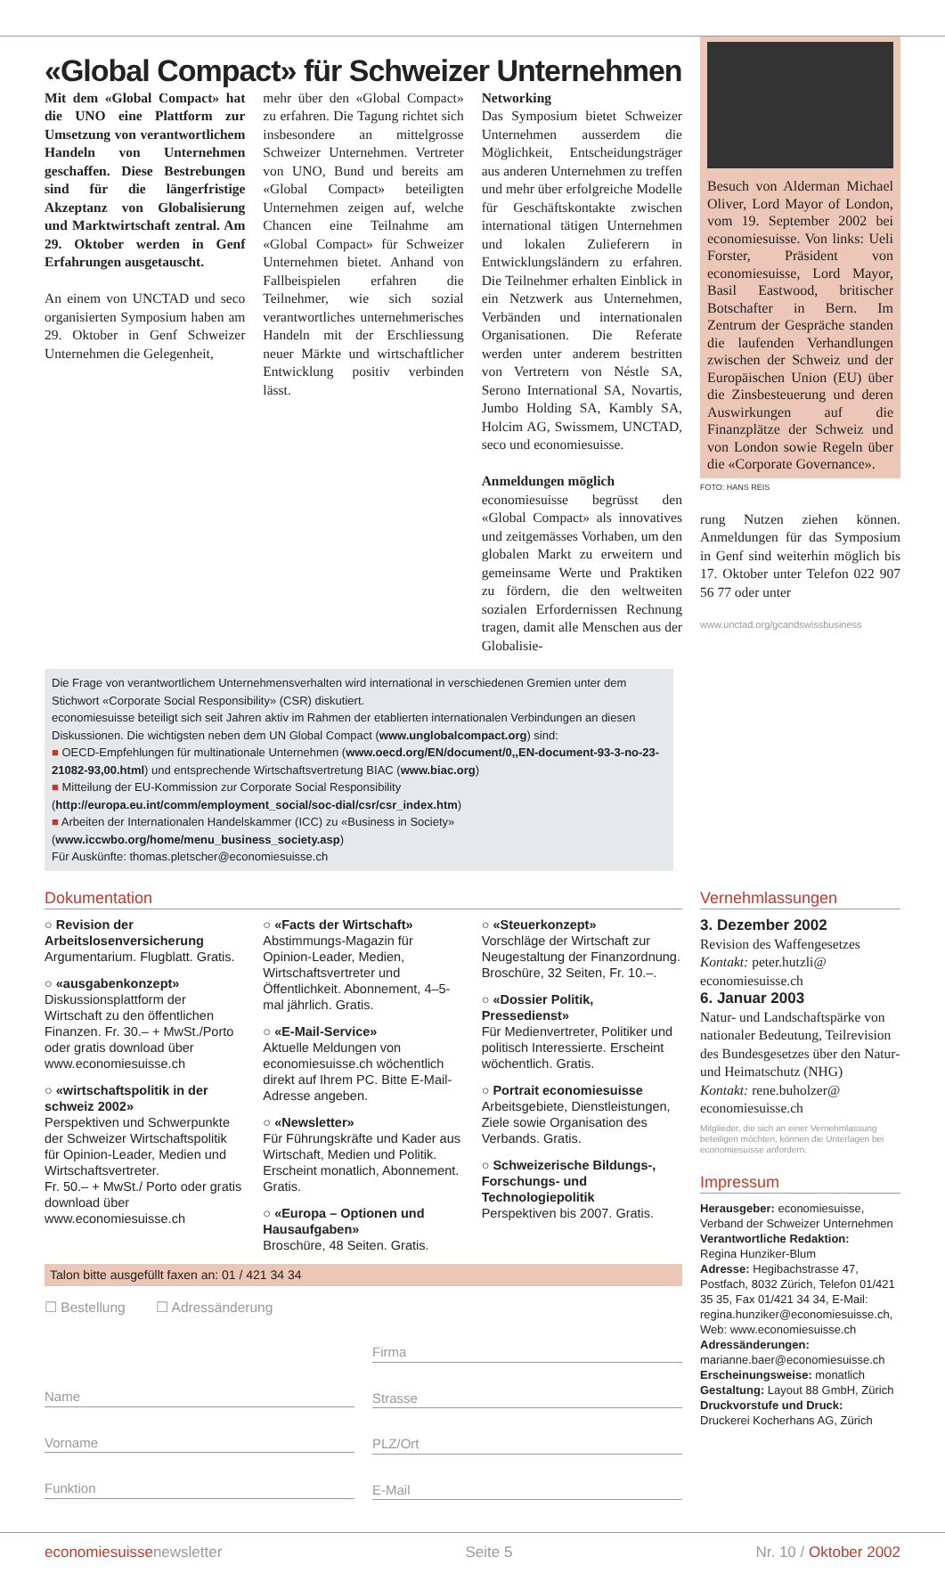«Global Compact» für Schweizer Unternehmen
Mit dem «Global Compact» hat die UNO eine Plattform zur Umsetzung von verantwortlichem Handeln von Unternehmen geschaffen. Diese Bestrebungen sind für die längerfristige Akzeptanz von Globalisierung und Marktwirtschaft zentral. Am 29. Oktober werden in Genf Erfahrungen ausgetauscht.
An einem von UNCTAD und seco organisierten Symposium haben am 29. Oktober in Genf Schweizer Unternehmen die Gelegenheit,
mehr über den «Global Compact» zu erfahren. Die Tagung richtet sich insbesondere an mittelgrosse Schweizer Unternehmen. Vertreter von UNO, Bund und bereits am «Global Compact» beteiligten Unternehmen zeigen auf, welche Chancen eine Teilnahme am «Global Compact» für Schweizer Unternehmen bietet. Anhand von Fallbeispielen erfahren die Teilnehmer, wie sich sozial verantwortliches unternehmerisches Handeln mit der Erschliessung neuer Märkte und wirtschaftlicher Entwicklung positiv verbinden lässt.
Networking
Das Symposium bietet Schweizer Unternehmen ausserdem die Möglichkeit, Entscheidungsträger aus anderen Unternehmen zu treffen und mehr über erfolgreiche Modelle für Geschäftskontakte zwischen international tätigen Unternehmen und lokalen Zulieferern in Entwicklungsländern zu erfahren. Die Teilnehmer erhalten Einblick in ein Netzwerk aus Unternehmen, Verbänden und internationalen Organisationen. Die Referate werden unter anderem bestritten von Vertretern von Néstle SA, Serono International SA, Novartis, Jumbo Holding SA, Kambly SA, Holcim AG, Swissmem, UNCTAD, seco und economiesuisse.
Anmeldungen möglich
economiesuisse begrüsst den «Global Compact» als innovatives und zeitgemässes Vorhaben, um den globalen Markt zu erweitern und gemeinsame Werte und Praktiken zu fördern, die den weltweiten sozialen Erfordernissen Rechnung tragen, damit alle Menschen aus der Globalisie-
Besuch von Alderman Michael Oliver, Lord Mayor of London, vom 19. September 2002 bei economiesuisse. Von links: Ueli Forster, Präsident von economiesuisse, Lord Mayor, Basil Eastwood, britischer Botschafter in Bern. Im Zentrum der Gespräche standen die laufenden Verhandlungen zwischen der Schweiz und der Europäischen Union (EU) über die Zinsbesteuerung und deren Auswirkungen auf die Finanzplätze der Schweiz und von London sowie Regeln über die «Corporate Governance».
FOTO: HANS REIS
rung Nutzen ziehen können. Anmeldungen für das Symposium in Genf sind weiterhin möglich bis 17. Oktober unter Telefon 022 907 56 77 oder unter
www.unctad.org/gcandswissbusiness
Die Frage von verantwortlichem Unternehmensverhalten wird international in verschiedenen Gremien unter dem Stichwort «Corporate Social Responsibility» (CSR) diskutiert.
economiesuisse beteiligt sich seit Jahren aktiv im Rahmen der etablierten internationalen Verbindungen an diesen Diskussionen. Die wichtigsten neben dem UN Global Compact (www.unglobalcompact.org) sind:
■ OECD-Empfehlungen für multinationale Unternehmen (www.oecd.org/EN/document/0,,EN-document-93-3-no-23-21082-93,00.html) und entsprechende Wirtschaftsvertretung BIAC (www.biac.org)
■ Mitteilung der EU-Kommission zur Corporate Social Responsibility (http://europa.eu.int/comm/employment_social/soc-dial/csr/csr_index.htm)
■ Arbeiten der Internationalen Handelskammer (ICC) zu «Business in Society» (www.iccwbo.org/home/menu_business_society.asp)
Für Auskünfte: thomas.pletscher@economiesuisse.ch
Dokumentation
○ Revision der Arbeitslosenversicherung
Argumentarium. Flugblatt. Gratis.
○ «ausgabenkonzept»
Diskussionsplattform der Wirtschaft zu den öffentlichen Finanzen. Fr. 30.– + MwSt./Porto oder gratis download über www.economiesuisse.ch
○ «wirtschaftspolitik in der schweiz 2002»
Perspektiven und Schwerpunkte der Schweizer Wirtschaftspolitik für Opinion-Leader, Medien und Wirtschaftsvertreter.
Fr. 50.– + MwSt./ Porto oder gratis download über www.economiesuisse.ch
○ «Facts der Wirtschaft»
Abstimmungs-Magazin für Opinion-Leader, Medien, Wirtschaftsvertreter und Öffentlichkeit. Abonnement, 4–5-mal jährlich. Gratis.
○ «E-Mail-Service»
Aktuelle Meldungen von economiesuisse.ch wöchentlich direkt auf Ihrem PC. Bitte E-Mail-Adresse angeben.
○ «Newsletter»
Für Führungskräfte und Kader aus Wirtschaft, Medien und Politik. Erscheint monatlich, Abonnement. Gratis.
○ «Europa – Optionen und Hausaufgaben»
Broschüre, 48 Seiten. Gratis.
○ «Steuerkonzept»
Vorschläge der Wirtschaft zur Neugestaltung der Finanzordnung. Broschüre, 32 Seiten, Fr. 10.–.
○ «Dossier Politik, Pressedienst»
Für Medienvertreter, Politiker und politisch Interessierte. Erscheint wöchentlich. Gratis.
○ Portrait economiesuisse
Arbeitsgebiete, Dienstleistungen, Ziele sowie Organisation des Verbands. Gratis.
○ Schweizerische Bildungs-, Forschungs- und Technologiepolitik
Perspektiven bis 2007. Gratis.
Talon bitte ausgefüllt faxen an: 01 / 421 34 34
☐ Bestellung ☐ Adressänderung
Name
Vorname
Funktion
Firma
Strasse
PLZ/Ort
E-Mail
Vernehmlassungen
3. Dezember 2002
Revision des Waffengesetzes
Kontakt: peter.hutzli@ economiesuisse.ch
6. Januar 2003
Natur- und Landschaftspärke von nationaler Bedeutung, Teilrevision des Bundesgesetzes über den Natur- und Heimatschutz (NHG)
Kontakt: rene.buholzer@ economiesuisse.ch
Mitglieder, die sich an einer Vernehmlassung beteiligen möchten, können die Unterlagen bei economiesuisse anfordern.
Impressum
Herausgeber: economiesuisse, Verband der Schweizer Unternehmen
Verantwortliche Redaktion:
Regina Hunziker-Blum
Adresse: Hegibachstrasse 47, Postfach, 8032 Zürich, Telefon 01/421 35 35, Fax 01/421 34 34, E-Mail: regina.hunziker@economiesuisse.ch, Web: www.economiesuisse.ch
Adressänderungen:
marianne.baer@economiesuisse.ch
Erscheinungsweise: monatlich
Gestaltung: Layout 88 GmbH, Zürich
Druckvorstufe und Druck:
Druckerei Kocherhans AG, Zürich
economiesuissenewsletter Seite 5 Nr. 10 / Oktober 2002